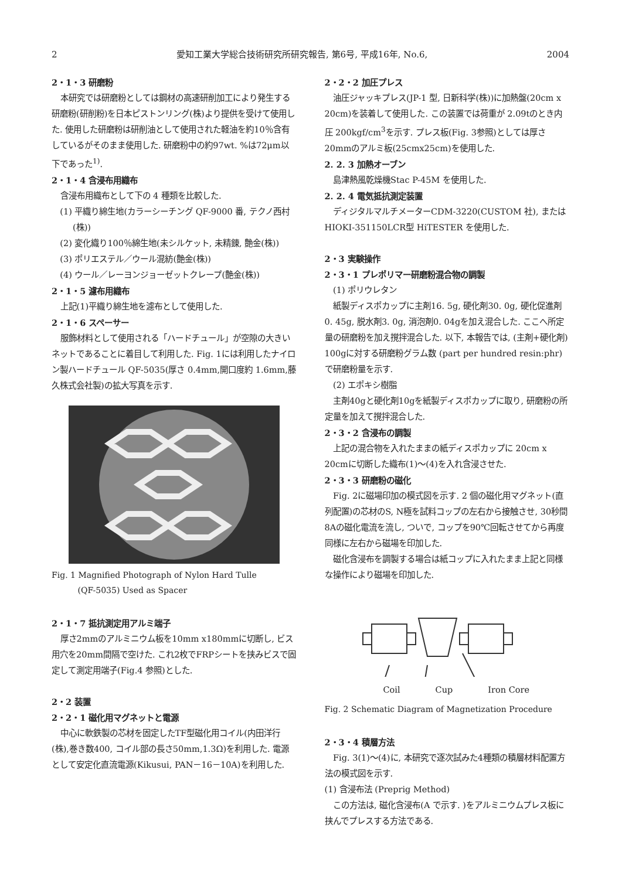2 愛知工業大学総合技術研究所研究報告, 第6号, 平成16年, No.6, 2004
2・1・3 研磨粉
本研究では研磨粉としては鋼材の高速研削加工により発生する研磨粉(研削粉)を日本ピストンリング(株)より提供を受けて使用した. 使用した研磨粉は研削油として使用された軽油を約10％含有しているがそのまま使用した. 研磨粉中の約97wt. %は72μm以下であった<sup>1)</sup>.
2・1・4 含浸布用織布
含浸布用織布として下の 4 種類を比較した.
(1) 平織り綿生地(カラーシーチング QF-9000 番, テクノ西村(株))
(2) 変化織り100％綿生地(未シルケット, 未精錬, 艶金(株))
(3) ポリエステル／ウール混紡(艶金(株))
(4) ウール／レーヨンジョーゼットクレープ(艶金(株))
2・1・5 濾布用織布
上記(1)平織り綿生地を濾布として使用した.
2・1・6 スペーサー
服飾材料として使用される「ハードチュール」が空隙の大きいネットであることに着目して利用した. Fig. 1には利用したナイロン製ハードチュール QF-5035(厚さ 0.4mm,開口度約 1.6mm,藤久株式会社製)の拡大写真を示す.
Fig. 1 Magnified Photograph of Nylon Hard Tulle
(QF-5035) Used as Spacer
2・1・7 抵抗測定用アルミ端子
厚さ2mmのアルミニウム板を10mm x180mmに切断し, ビス用穴を20mm間隔で空けた. これ2枚でFRPシートを挟みビスで固定して測定用端子(Fig.4 参照)とした.
2・2 装置
2・2・1 磁化用マグネットと電源
中心に軟鉄製の芯材を固定したTF型磁化用コイル(内田洋行(株),巻き数400, コイル部の長さ50mm,1.3Ω)を利用した. 電源として安定化直流電源(Kikusui, PAN－16－10A)を利用した.
2・2・2 加圧プレス
油圧ジャッキプレス(JP-1 型, 日新科学(株))に加熱盤(20cm x 20cm)を装着して使用した. この装置では荷重が 2.09tのとき内圧 200kgf/cm<sup>3</sup>を示す. プレス板(Fig. 3参照)としては厚さ20mmのアルミ板(25cmx25cm)を使用した.
2. 2. 3 加熱オーブン
島津熱風乾燥機Stac P-45M を使用した.
2. 2. 4 電気抵抗測定装置
ディジタルマルチメーターCDM-3220(CUSTOM 社), または HIOKI-351150LCR型 HiTESTER を使用した.
2・3 実験操作
2・3・1 プレポリマー研磨粉混合物の調製
(1) ポリウレタン
紙製ディスポカップに主剤16. 5g, 硬化剤30. 0g, 硬化促進剤0. 45g, 脱水剤3. 0g, 消泡剤0. 04gを加え混合した. ここへ所定量の研磨粉を加え撹拌混合した. 以下, 本報告では, (主剤+硬化剤) 100gに対する研磨粉グラム数 (part per hundred resin:phr)で研磨粉量を示す.
(2) エポキシ樹脂
主剤40gと硬化剤10gを紙製ディスポカップに取り, 研磨粉の所定量を加えて撹拌混合した.
2・3・2 含浸布の調製
上記の混合物を入れたままの紙ディスポカップに 20cm x 20cmに切断した織布(1)～(4)を入れ含浸させた.
2・3・3 研磨粉の磁化
Fig. 2に磁場印加の模式図を示す. 2 個の磁化用マグネット(直列配置)の芯材のS, N極を試料コップの左右から接触させ, 30秒間8Aの磁化電流を流し, ついで, コップを90℃回転させてから再度同様に左右から磁場を印加した.
磁化含浸布を調製する場合は紙コップに入れたまま上記と同様な操作により磁場を印加した.
Coil Cup Iron Core
Fig. 2 Schematic Diagram of Magnetization Procedure
2・3・4 積層方法
Fig. 3(1)～(4)に, 本研究で逐次試みた4種類の積層材料配置方法の模式図を示す.
(1) 含浸布法 (Preprig Method)
この方法は, 磁化含浸布(A で示す. )をアルミニウムプレス板に挟んでプレスする方法である.